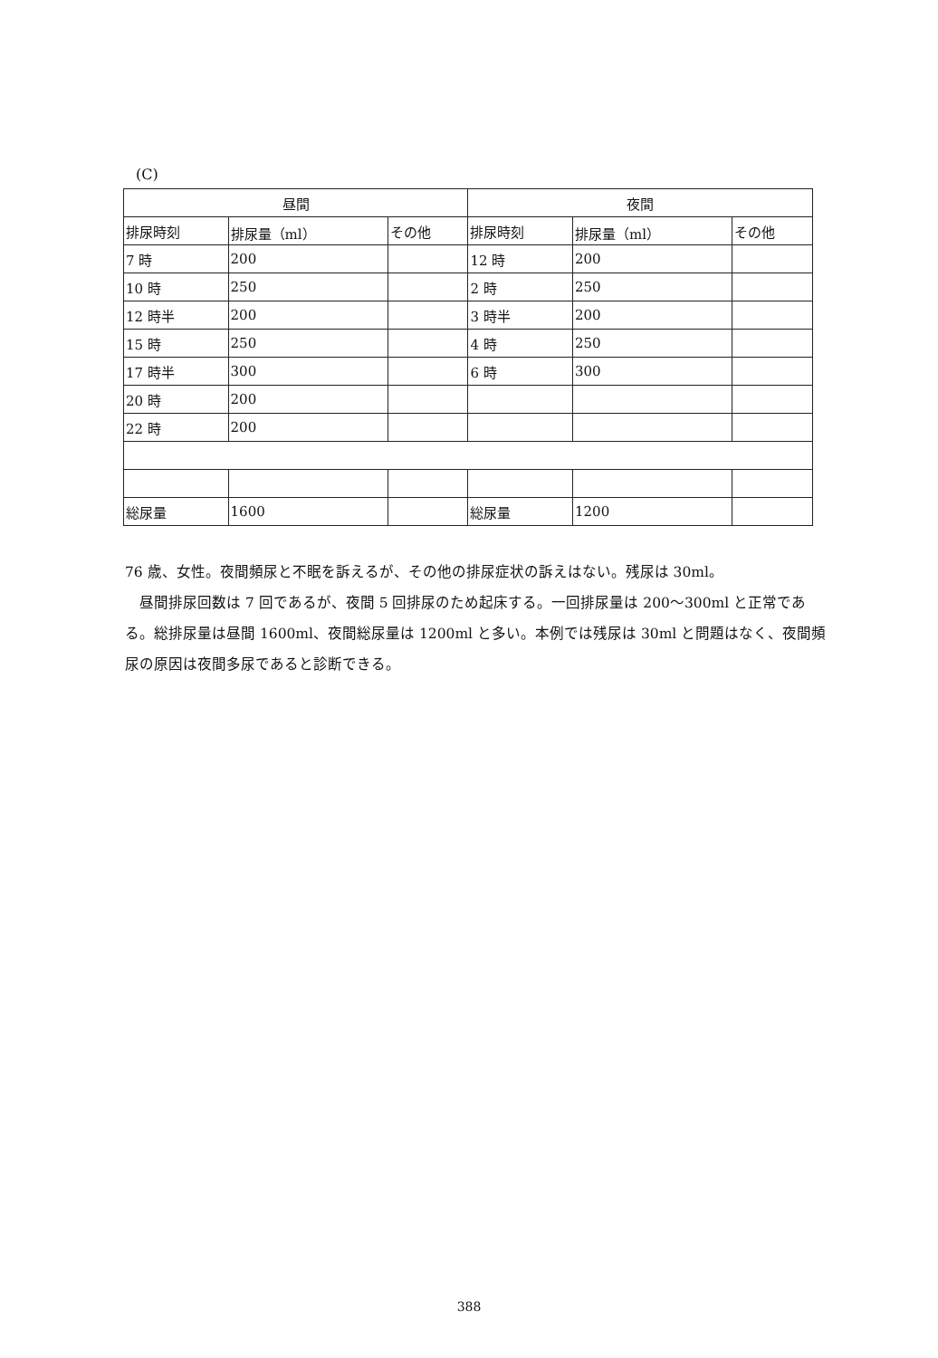(C)
| 昼間 | | | 夜間 | | |
| --- | --- | --- | --- | --- | --- |
| 排尿時刻 | 排尿量（ml） | その他 | 排尿時刻 | 排尿量（ml） | その他 |
| 7 時 | 200 | | 12 時 | 200 | |
| 10 時 | 250 | | 2 時 | 250 | |
| 12 時半 | 200 | | 3 時半 | 200 | |
| 15 時 | 250 | | 4 時 | 250 | |
| 17 時半 | 300 | | 6 時 | 300 | |
| 20 時 | 200 | | | | |
| 22 時 | 200 | | | | |
| 総尿量 | 1600 | | 総尿量 | 1200 | |
76 歳、女性。夜間頻尿と不眠を訴えるが、その他の排尿症状の訴えはない。残尿は 30ml。
　昼間排尿回数は 7 回であるが、夜間 5 回排尿のため起床する。一回排尿量は 200〜300ml と正常である。総排尿量は昼間 1600ml、夜間総尿量は 1200ml と多い。本例では残尿は 30ml と問題はなく、夜間頻尿の原因は夜間多尿であると診断できる。
388